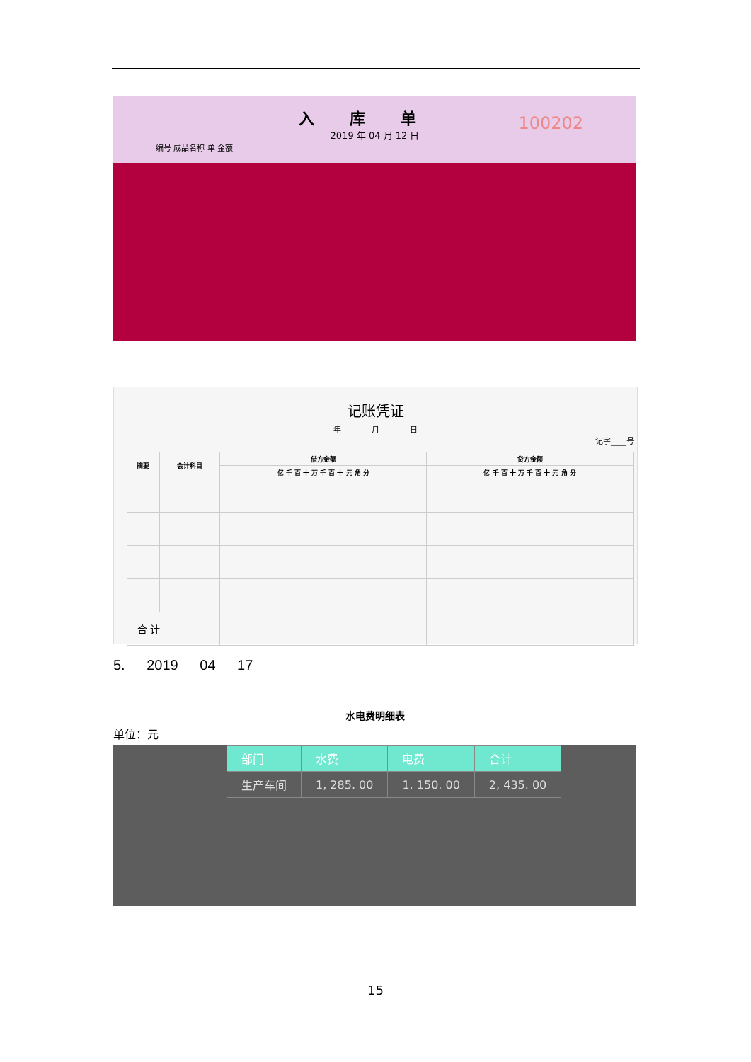入库单
100202
2019 年 04 月 12 日
编号 成品名称 单 金额
记账凭证
年 月 日
记字____号
| 摘要 | 会计科目 | 借方金额 | 贷方金额 |
| --- | --- | --- | --- |
| | | 亿 千 百 十 万 千 百 十 元 角 分 | 亿 千 百 十 万 千 百 十 元 角 分 |
| 合 计 | | | |
5. 2019 04 17
水电费明细表
单位：元
| 部门 | 水费 | 电费 | 合计 |
| 生产车间 | 1, 285. 00 | 1, 150. 00 | 2, 435. 00 |
15